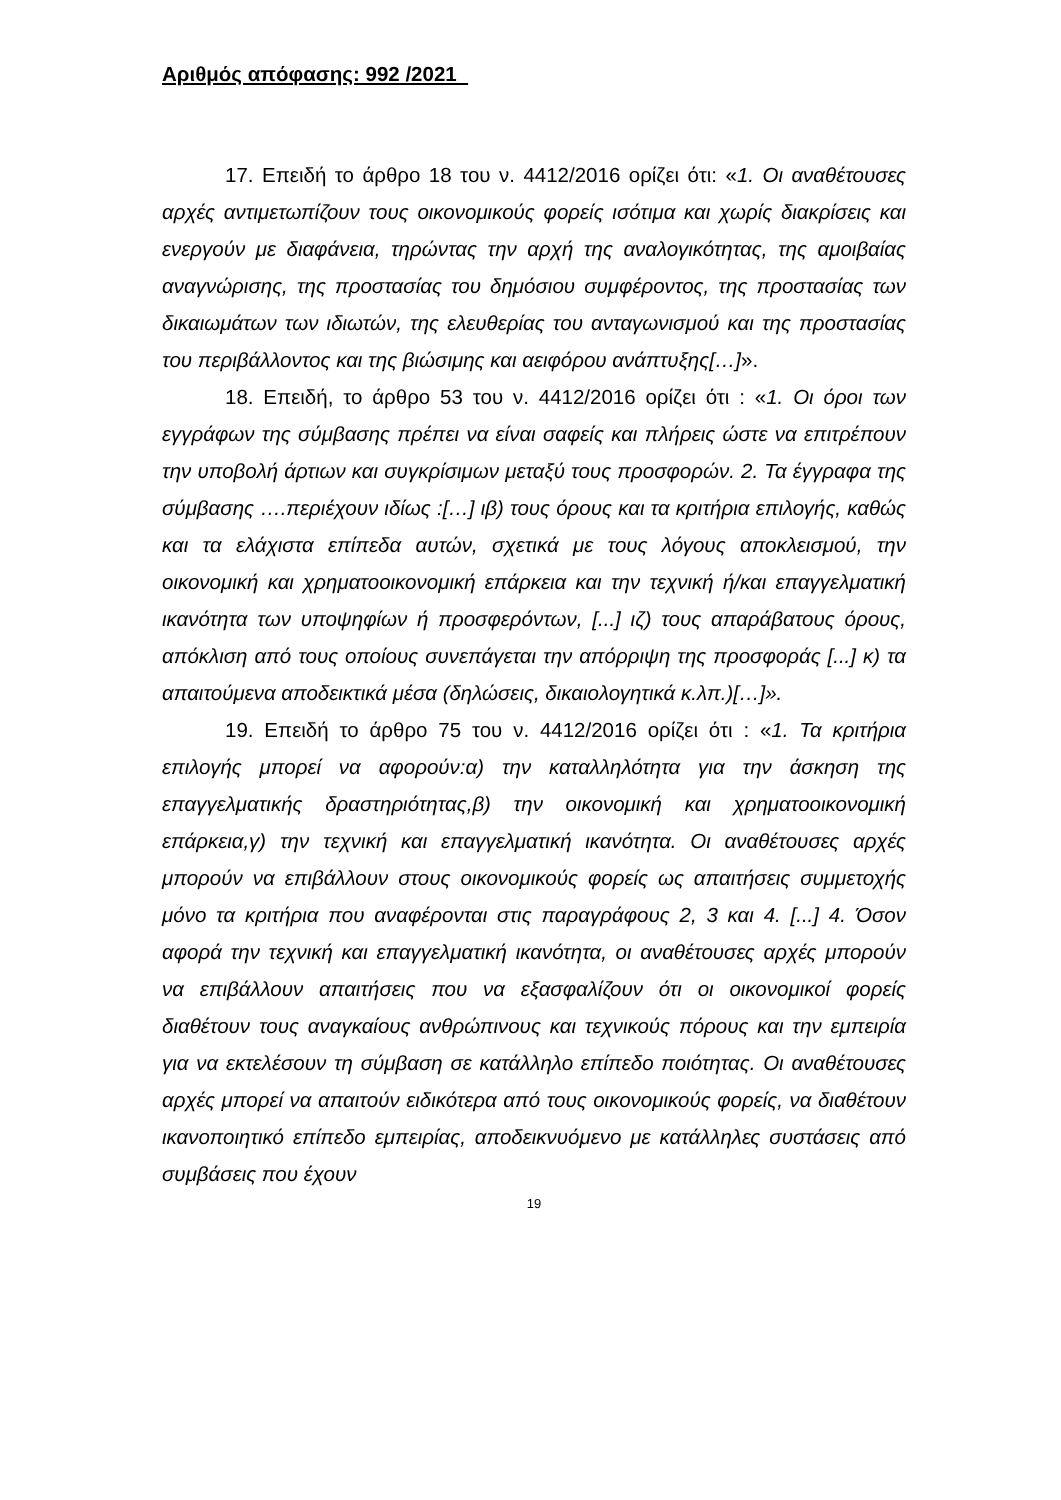Αριθμός απόφασης: 992 /2021
17. Επειδή το άρθρο 18 του ν. 4412/2016 ορίζει ότι: «1. Οι αναθέτουσες αρχές αντιμετωπίζουν τους οικονομικούς φορείς ισότιμα και χωρίς διακρίσεις και ενεργούν με διαφάνεια, τηρώντας την αρχή της αναλογικότητας, της αμοιβαίας αναγνώρισης, της προστασίας του δημόσιου συμφέροντος, της προστασίας των δικαιωμάτων των ιδιωτών, της ελευθερίας του ανταγωνισμού και της προστασίας του περιβάλλοντος και της βιώσιμης και αειφόρου ανάπτυξης[…]».
18. Επειδή, το άρθρο 53 του ν. 4412/2016 ορίζει ότι : «1. Οι όροι των εγγράφων της σύμβασης πρέπει να είναι σαφείς και πλήρεις ώστε να επιτρέπουν την υποβολή άρτιων και συγκρίσιμων μεταξύ τους προσφορών. 2. Τα έγγραφα της σύμβασης ….περιέχουν ιδίως :[…] ιβ) τους όρους και τα κριτήρια επιλογής, καθώς και τα ελάχιστα επίπεδα αυτών, σχετικά με τους λόγους αποκλεισμού, την οικονομική και χρηματοοικονομική επάρκεια και την τεχνική ή/και επαγγελματική ικανότητα των υποψηφίων ή προσφερόντων, [...] ιζ) τους απαράβατους όρους, απόκλιση από τους οποίους συνεπάγεται την απόρριψη της προσφοράς [...] κ) τα απαιτούμενα αποδεικτικά μέσα (δηλώσεις, δικαιολογητικά κ.λπ.)[…]».
19. Επειδή το άρθρο 75 του ν. 4412/2016 ορίζει ότι : «1. Τα κριτήρια επιλογής μπορεί να αφορούν:α) την καταλληλότητα για την άσκηση της επαγγελματικής δραστηριότητας,β) την οικονομική και χρηματοοικονομική επάρκεια,γ) την τεχνική και επαγγελματική ικανότητα. Οι αναθέτουσες αρχές μπορούν να επιβάλλουν στους οικονομικούς φορείς ως απαιτήσεις συμμετοχής μόνο τα κριτήρια που αναφέρονται στις παραγράφους 2, 3 και 4. [...] 4. Όσον αφορά την τεχνική και επαγγελματική ικανότητα, οι αναθέτουσες αρχές μπορούν να επιβάλλουν απαιτήσεις που να εξασφαλίζουν ότι οι οικονομικοί φορείς διαθέτουν τους αναγκαίους ανθρώπινους και τεχνικούς πόρους και την εμπειρία για να εκτελέσουν τη σύμβαση σε κατάλληλο επίπεδο ποιότητας. Οι αναθέτουσες αρχές μπορεί να απαιτούν ειδικότερα από τους οικονομικούς φορείς, να διαθέτουν ικανοποιητικό επίπεδο εμπειρίας, αποδεικνυόμενο με κατάλληλες συστάσεις από συμβάσεις που έχουν
19